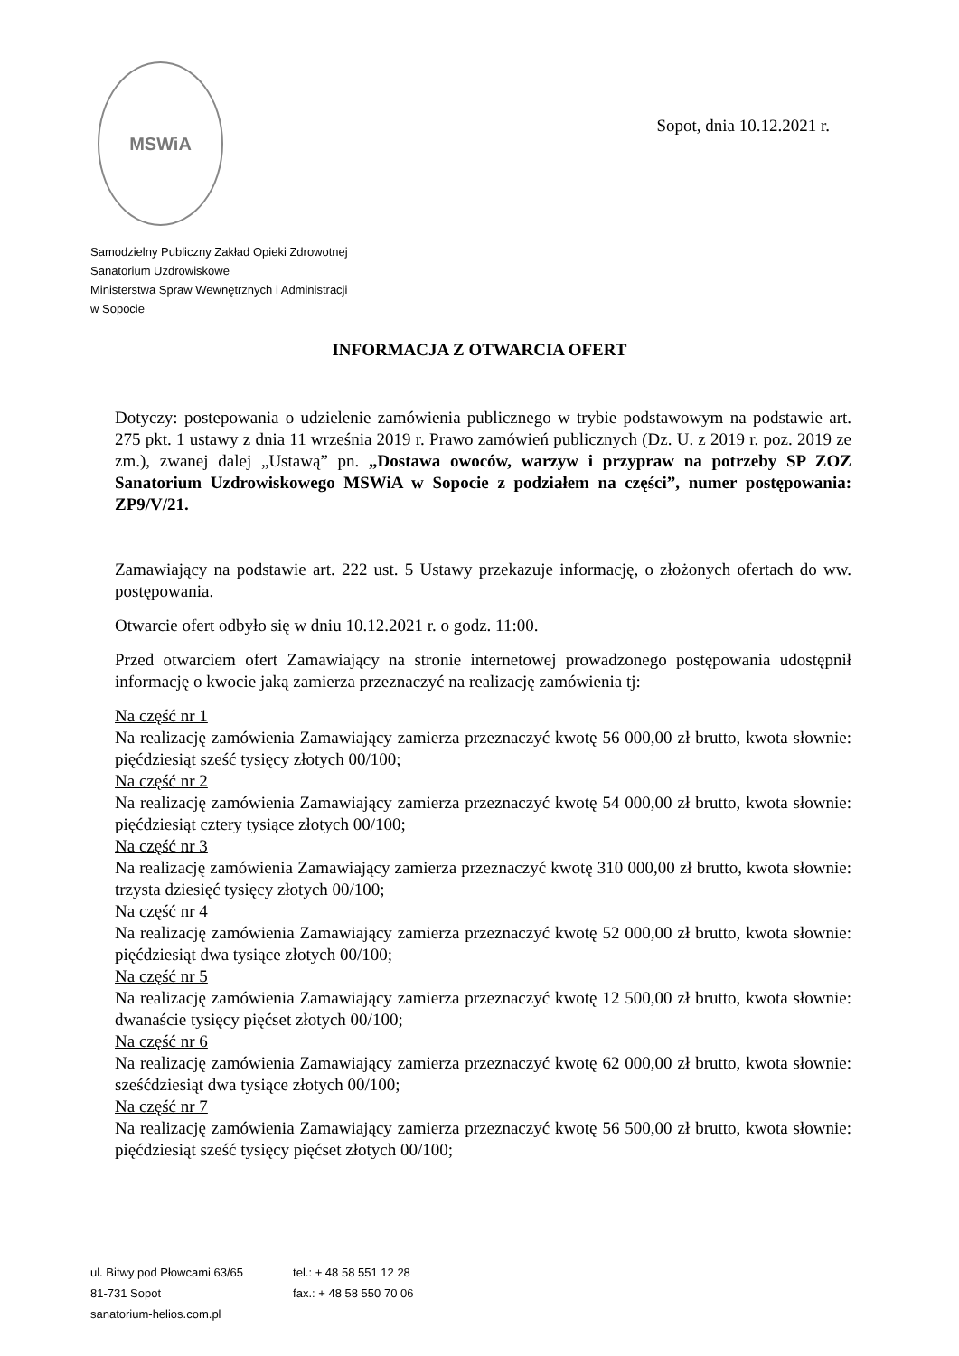MSWiA
Sopot, dnia 10.12.2021 r.
Samodzielny Publiczny Zakład Opieki Zdrowotnej
Sanatorium Uzdrowiskowe
Ministerstwa Spraw Wewnętrznych i Administracji
w Sopocie
INFORMACJA Z OTWARCIA OFERT
Dotyczy: postepowania o udzielenie zamówienia publicznego w trybie podstawowym na podstawie art. 275 pkt. 1 ustawy z dnia 11 września 2019 r. Prawo zamówień publicznych (Dz. U. z 2019 r. poz. 2019 ze zm.), zwanej dalej „Ustawą” pn. „Dostawa owoców, warzyw i przypraw na potrzeby SP ZOZ Sanatorium Uzdrowiskowego MSWiA w Sopocie z podziałem na części”, numer postępowania: ZP9/V/21.
Zamawiający na podstawie art. 222 ust. 5 Ustawy przekazuje informację, o złożonych ofertach do ww. postępowania.
Otwarcie ofert odbyło się w dniu 10.12.2021 r. o godz. 11:00.
Przed otwarciem ofert Zamawiający na stronie internetowej prowadzonego postępowania udostępnił informację o kwocie jaką zamierza przeznaczyć na realizację zamówienia tj:
Na część nr 1
Na realizację zamówienia Zamawiający zamierza przeznaczyć kwotę 56 000,00 zł brutto, kwota słownie: pięćdziesiąt sześć tysięcy złotych 00/100;
Na część nr 2
Na realizację zamówienia Zamawiający zamierza przeznaczyć kwotę 54 000,00 zł brutto, kwota słownie: pięćdziesiąt cztery tysiące złotych 00/100;
Na część nr 3
Na realizację zamówienia Zamawiający zamierza przeznaczyć kwotę 310 000,00 zł brutto, kwota słownie: trzysta dziesięć tysięcy złotych 00/100;
Na część nr 4
Na realizację zamówienia Zamawiający zamierza przeznaczyć kwotę 52 000,00 zł brutto, kwota słownie: pięćdziesiąt dwa tysiące złotych 00/100;
Na część nr 5
Na realizację zamówienia Zamawiający zamierza przeznaczyć kwotę 12 500,00 zł brutto, kwota słownie: dwanaście tysięcy pięćset złotych 00/100;
Na część nr 6
Na realizację zamówienia Zamawiający zamierza przeznaczyć kwotę 62 000,00 zł brutto, kwota słownie: sześćdziesiąt dwa tysiące złotych 00/100;
Na część nr 7
Na realizację zamówienia Zamawiający zamierza przeznaczyć kwotę 56 500,00 zł brutto, kwota słownie: pięćdziesiąt sześć tysięcy pięćset złotych 00/100;
ul. Bitwy pod Płowcami 63/65
81-731 Sopot
sanatorium-helios.com.pl
tel.: + 48 58 551 12 28
fax.: + 48 58 550 70 06